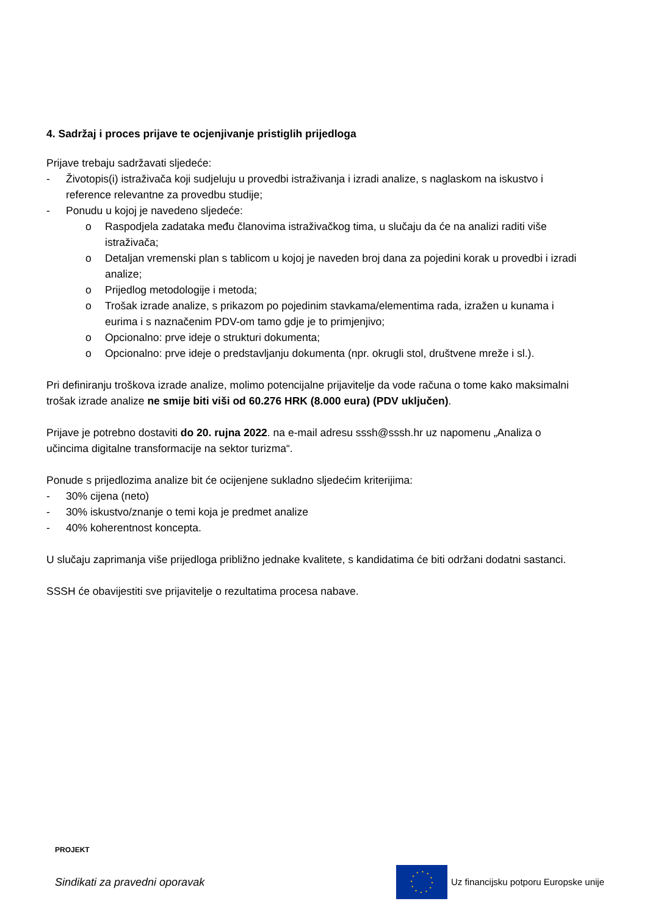4. Sadržaj i proces prijave te ocjenjivanje pristiglih prijedloga
Prijave trebaju sadržavati sljedeće:
- Životopis(i) istraživača koji sudjeluju u provedbi istraživanja i izradi analize, s naglaskom na iskustvo i reference relevantne za provedbu studije;
- Ponudu u kojoj je navedeno sljedeće:
o Raspodjela zadataka među članovima istraživačkog tima, u slučaju da će na analizi raditi više istraživača;
o Detaljan vremenski plan s tablicom u kojoj je naveden broj dana za pojedini korak u provedbi i izradi analize;
o Prijedlog metodologije i metoda;
o Trošak izrade analize, s prikazom po pojedinim stavkama/elementima rada, izražen u kunama i eurima i s naznačenim PDV-om tamo gdje je to primjenjivo;
o Opcionalno: prve ideje o strukturi dokumenta;
o Opcionalno: prve ideje o predstavljanju dokumenta (npr. okrugli stol, društvene mreže i sl.).
Pri definiranju troškova izrade analize, molimo potencijalne prijavitelje da vode računa o tome kako maksimalni trošak izrade analize ne smije biti viši od 60.276 HRK (8.000 eura) (PDV uključen).
Prijave je potrebno dostaviti do 20. rujna 2022. na e-mail adresu sssh@sssh.hr uz napomenu „Analiza o učincima digitalne transformacije na sektor turizma“.
Ponude s prijedlozima analize bit će ocijenjene sukladno sljedećim kriterijima:
- 30% cijena (neto)
- 30% iskustvo/znanje o temi koja je predmet analize
- 40% koherentnost koncepta.
U slučaju zaprimanja više prijedloga približno jednake kvalitete, s kandidatima će biti održani dodatni sastanci.
SSSH će obavijestiti sve prijavitelje o rezultatima procesa nabave.
PROJEKT
Sindikati za pravedni oporavak
Uz financijsku potporu Europske unije